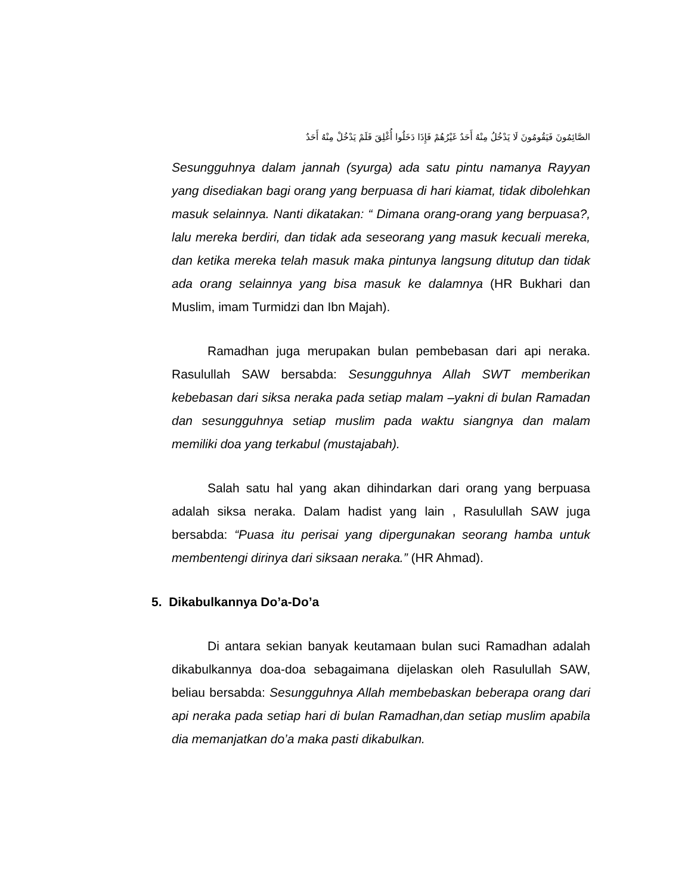الصَّائِمُونَ فَيَقُومُونَ لَا يَدْخُلُ مِنْهُ أَحَدٌ غَيْرُهُمْ فَإِذَا دَخَلُوا أُغْلِقَ فَلَمْ يَدْخُلْ مِنْهُ أَحَدٌ
Sesungguhnya dalam jannah (syurga) ada satu pintu namanya Rayyan yang disediakan bagi orang yang berpuasa di hari kiamat, tidak dibolehkan masuk selainnya. Nanti dikatakan: “ Dimana orang-orang yang berpuasa?, lalu mereka berdiri, dan tidak ada seseorang yang masuk kecuali mereka, dan ketika mereka telah masuk maka pintunya langsung ditutup dan tidak ada orang selainnya yang bisa masuk ke dalamnya (HR Bukhari dan Muslim, imam Turmidzi dan Ibn Majah).
Ramadhan juga merupakan bulan pembebasan dari api neraka. Rasulullah SAW bersabda: Sesungguhnya Allah SWT memberikan kebebasan dari siksa neraka pada setiap malam –yakni di bulan Ramadan dan sesungguhnya setiap muslim pada waktu siangnya dan malam memiliki doa yang terkabul (mustajabah).
Salah satu hal yang akan dihindarkan dari orang yang berpuasa adalah siksa neraka. Dalam hadist yang lain , Rasulullah SAW juga bersabda: “Puasa itu perisai yang dipergunakan seorang hamba untuk membentengi dirinya dari siksaan neraka.” (HR Ahmad).
5. Dikabulkannya Do’a-Do’a
Di antara sekian banyak keutamaan bulan suci Ramadhan adalah dikabulkannya doa-doa sebagaimana dijelaskan oleh Rasulullah SAW, beliau bersabda: Sesungguhnya Allah membebaskan beberapa orang dari api neraka pada setiap hari di bulan Ramadhan,dan setiap muslim apabila dia memanjatkan do’a maka pasti dikabulkan.